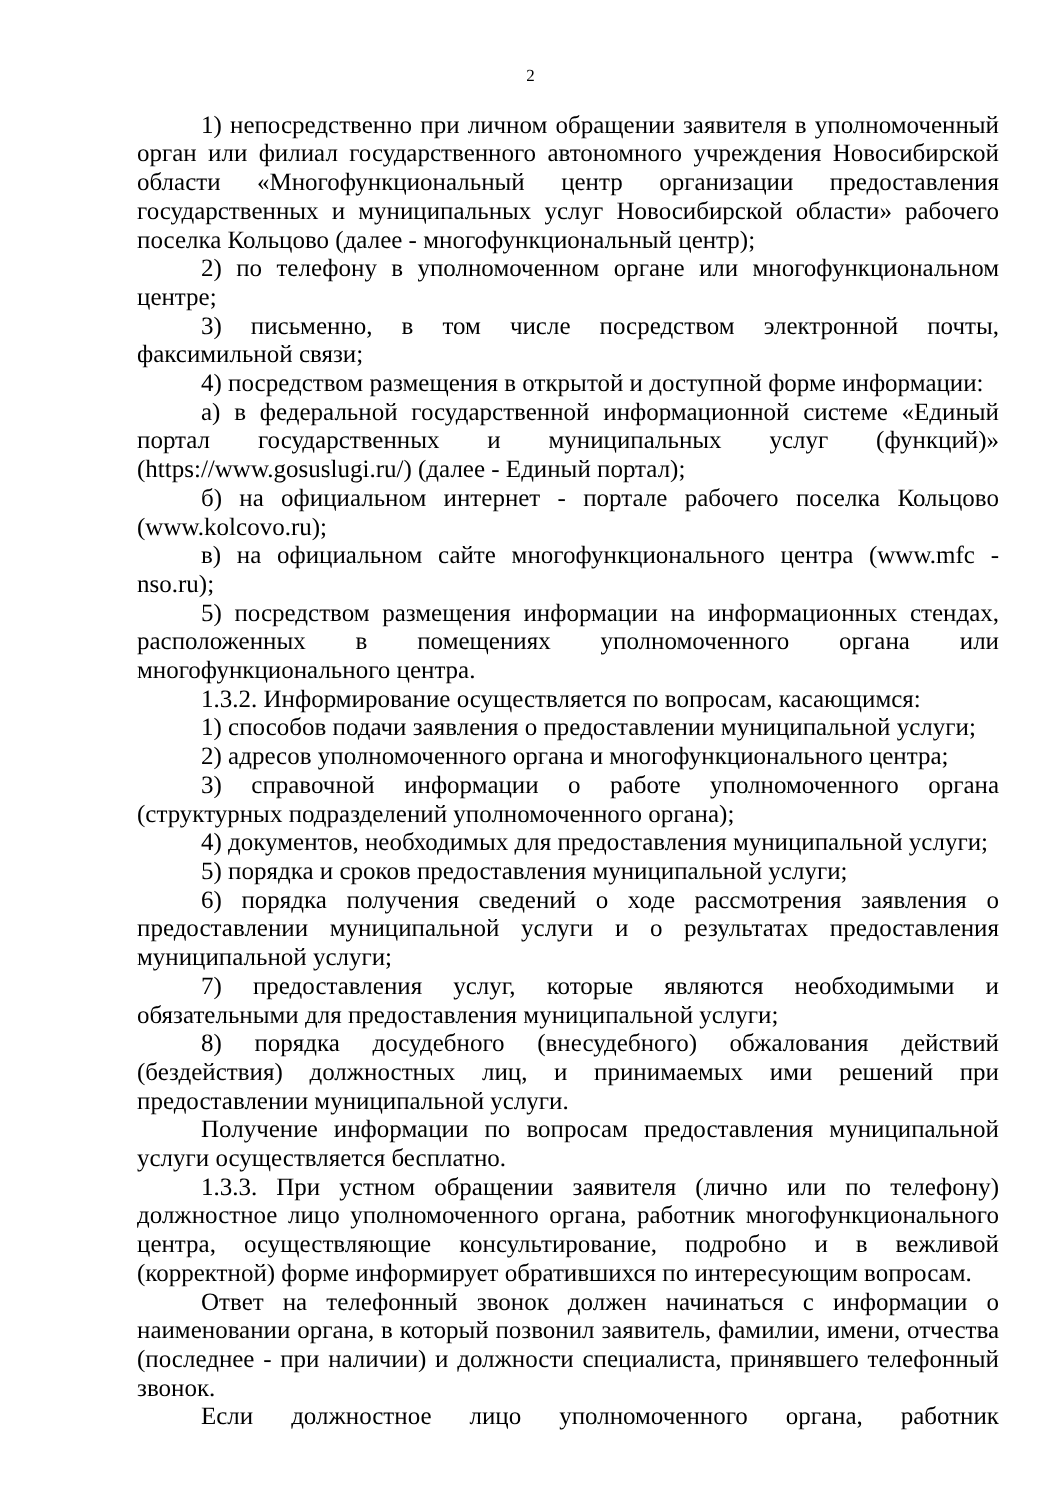2
1) непосредственно при личном обращении заявителя в уполномоченный орган или филиал государственного автономного учреждения Новосибирской области «Многофункциональный центр организации предоставления государственных и муниципальных услуг Новосибирской области» рабочего поселка Кольцово (далее - многофункциональный центр);
2) по телефону в уполномоченном органе или многофункциональном центре;
3) письменно, в том числе посредством электронной почты, факсимильной связи;
4) посредством размещения в открытой и доступной форме информации:
а) в федеральной государственной информационной системе «Единый портал государственных и муниципальных услуг (функций)» (https://www.gosuslugi.ru/) (далее - Единый портал);
б) на официальном интернет - портале рабочего поселка Кольцово (www.kolcovo.ru);
в) на официальном сайте многофункционального центра (www.mfc - nso.ru);
5) посредством размещения информации на информационных стендах, расположенных в помещениях уполномоченного органа или многофункционального центра.
1.3.2. Информирование осуществляется по вопросам, касающимся:
1) способов подачи заявления о предоставлении муниципальной услуги;
2) адресов уполномоченного органа и многофункционального центра;
3) справочной информации о работе уполномоченного органа (структурных подразделений уполномоченного органа);
4) документов, необходимых для предоставления муниципальной услуги;
5) порядка и сроков предоставления муниципальной услуги;
6) порядка получения сведений о ходе рассмотрения заявления о предоставлении муниципальной услуги и о результатах предоставления муниципальной услуги;
7) предоставления услуг, которые являются необходимыми и обязательными для предоставления муниципальной услуги;
8) порядка досудебного (внесудебного) обжалования действий (бездействия) должностных лиц, и принимаемых ими решений при предоставлении муниципальной услуги.
Получение информации по вопросам предоставления муниципальной услуги осуществляется бесплатно.
1.3.3. При устном обращении заявителя (лично или по телефону) должностное лицо уполномоченного органа, работник многофункционального центра, осуществляющие консультирование, подробно и в вежливой (корректной) форме информирует обратившихся по интересующим вопросам.
Ответ на телефонный звонок должен начинаться с информации о наименовании органа, в который позвонил заявитель, фамилии, имени, отчества (последнее - при наличии) и должности специалиста, принявшего телефонный звонок.
Если должностное лицо уполномоченного органа, работник